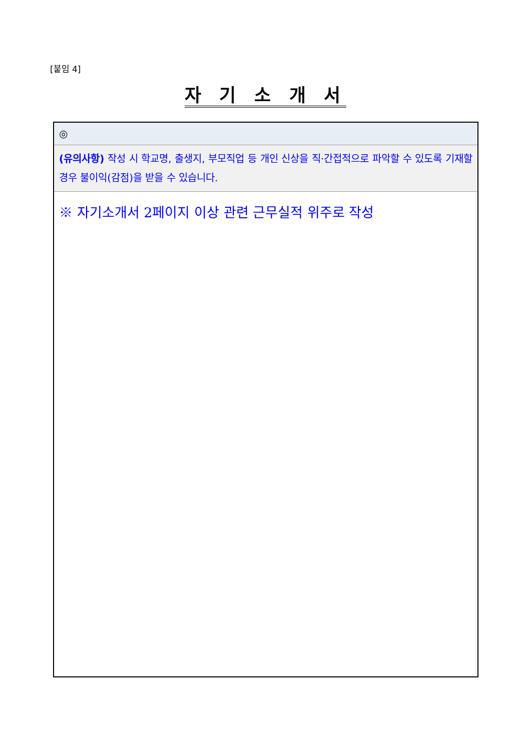[붙임 4]
자 기 소 개 서
| ◎ |
| (유의사항) 작성 시 학교명, 출생지, 부모직업 등 개인 신상을 직·간접적으로 파악할 수 있도록 기재할 경우 불이익(감점)을 받을 수 있습니다. |
| ※ 자기소개서 2페이지 이상 관련 근무실적 위주로 작성 |